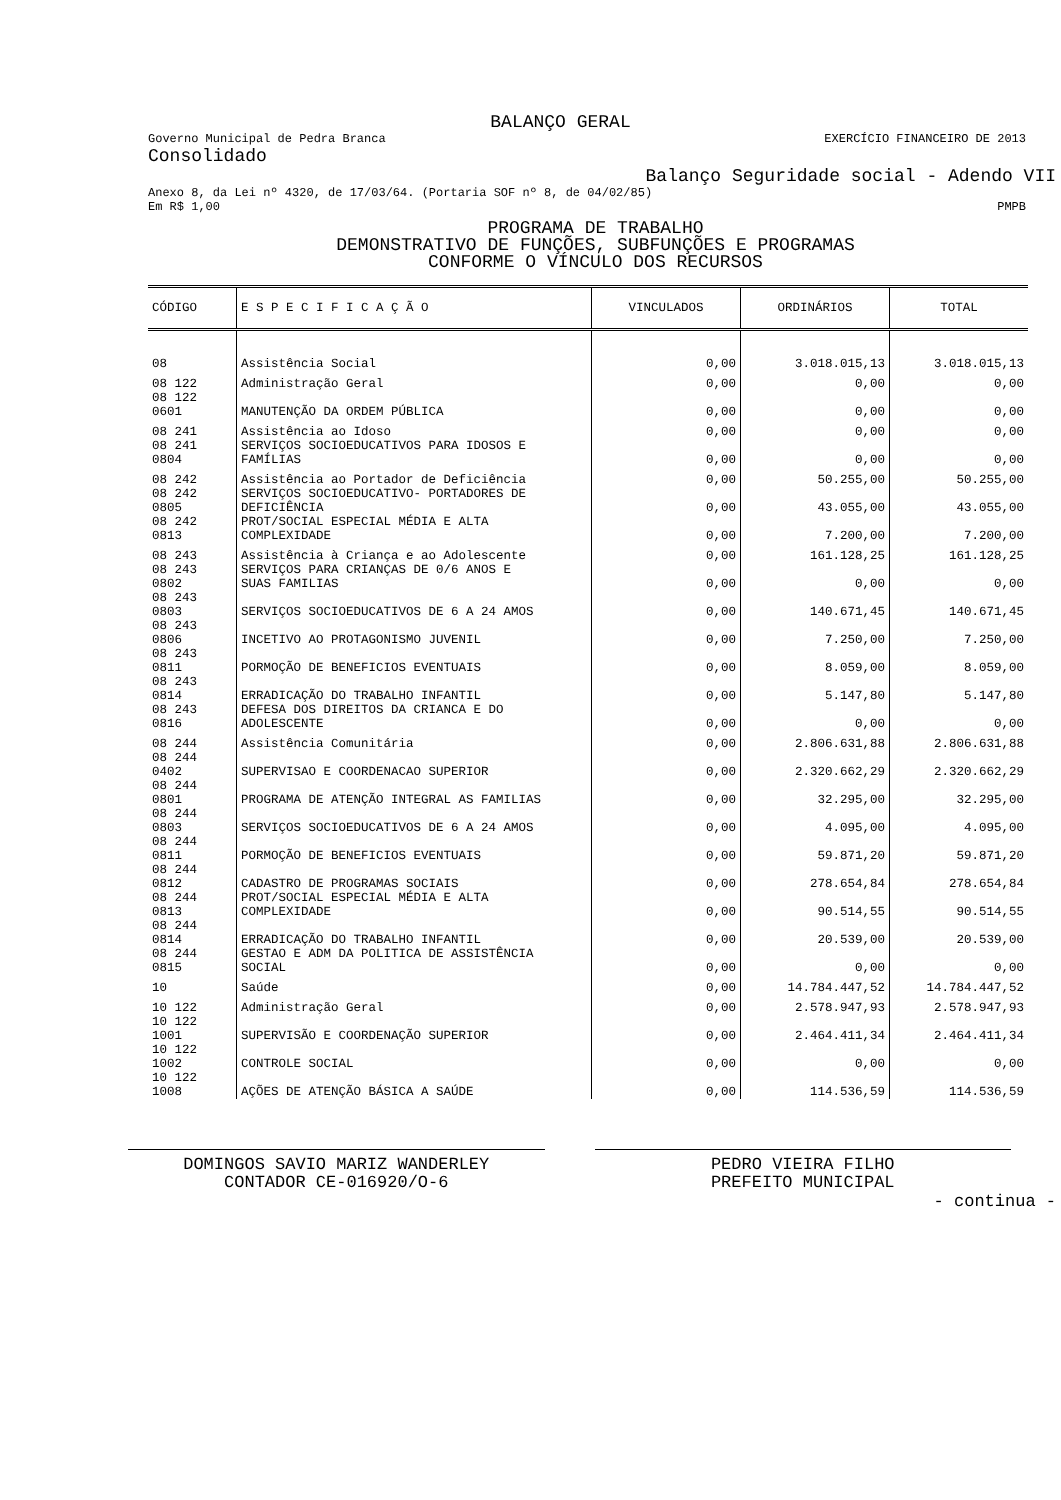BALANÇO GERAL
Governo Municipal de Pedra Branca EXERCÍCIO FINANCEIRO DE 2013
Consolidado
Balanço Seguridade social - Adendo VII
Anexo 8, da Lei nº 4320, de 17/03/64. (Portaria SOF nº 8, de 04/02/85)
Em R$ 1,00 PMPB
PROGRAMA DE TRABALHO
DEMONSTRATIVO DE FUNÇÕES, SUBFUNÇÕES E PROGRAMAS
CONFORME O VÍNCULO DOS RECURSOS
| CÓDIGO | E S P E C I F I C A Ç Ã O | VINCULADOS | ORDINÁRIOS | TOTAL |
| --- | --- | --- | --- | --- |
| 08 | Assistência Social | 0,00 | 3.018.015,13 | 3.018.015,13 |
| 08 122 | Administração Geral | 0,00 | 0,00 | 0,00 |
| 08 122 0601 | MANUTENÇÃO DA ORDEM PÚBLICA | 0,00 | 0,00 | 0,00 |
| 08 241 | Assistência ao Idoso | 0,00 | 0,00 | 0,00 |
| 08 241 0804 | SERVIÇOS SOCIOEDUCATIVOS PARA IDOSOS E FAMÍLIAS | 0,00 | 0,00 | 0,00 |
| 08 242 | Assistência ao Portador de Deficiência | 0,00 | 50.255,00 | 50.255,00 |
| 08 242 0805 | SERVIÇOS SOCIOEDUCATIVO- PORTADORES DE DEFICIÊNCIA | 0,00 | 43.055,00 | 43.055,00 |
| 08 242 0813 | PROT/SOCIAL ESPECIAL MÉDIA E ALTA COMPLEXIDADE | 0,00 | 7.200,00 | 7.200,00 |
| 08 243 | Assistência à Criança e ao Adolescente | 0,00 | 161.128,25 | 161.128,25 |
| 08 243 0802 | SERVIÇOS PARA CRIANÇAS DE 0/6 ANOS E SUAS FAMILIAS | 0,00 | 0,00 | 0,00 |
| 08 243 0803 | SERVIÇOS SOCIOEDUCATIVOS DE 6 A 24 AMOS | 0,00 | 140.671,45 | 140.671,45 |
| 08 243 0806 | INCETIVO AO PROTAGONISMO JUVENIL | 0,00 | 7.250,00 | 7.250,00 |
| 08 243 0811 | PORMOÇÃO DE BENEFICIOS EVENTUAIS | 0,00 | 8.059,00 | 8.059,00 |
| 08 243 0814 | ERRADICAÇÃO DO TRABALHO INFANTIL | 0,00 | 5.147,80 | 5.147,80 |
| 08 243 0816 | DEFESA DOS DIREITOS DA CRIANCA E DO ADOLESCENTE | 0,00 | 0,00 | 0,00 |
| 08 244 | Assistência Comunitária | 0,00 | 2.806.631,88 | 2.806.631,88 |
| 08 244 0402 | SUPERVISAO E COORDENACAO SUPERIOR | 0,00 | 2.320.662,29 | 2.320.662,29 |
| 08 244 0801 | PROGRAMA DE ATENÇÃO INTEGRAL AS FAMILIAS | 0,00 | 32.295,00 | 32.295,00 |
| 08 244 0803 | SERVIÇOS SOCIOEDUCATIVOS DE 6 A 24 AMOS | 0,00 | 4.095,00 | 4.095,00 |
| 08 244 0811 | PORMOÇÃO DE BENEFICIOS EVENTUAIS | 0,00 | 59.871,20 | 59.871,20 |
| 08 244 0812 | CADASTRO DE PROGRAMAS SOCIAIS | 0,00 | 278.654,84 | 278.654,84 |
| 08 244 0813 | PROT/SOCIAL ESPECIAL MÉDIA E ALTA COMPLEXIDADE | 0,00 | 90.514,55 | 90.514,55 |
| 08 244 0814 | ERRADICAÇÃO DO TRABALHO INFANTIL | 0,00 | 20.539,00 | 20.539,00 |
| 08 244 0815 | GESTAO E ADM DA POLITICA DE ASSISTÊNCIA SOCIAL | 0,00 | 0,00 | 0,00 |
| 10 | Saúde | 0,00 | 14.784.447,52 | 14.784.447,52 |
| 10 122 | Administração Geral | 0,00 | 2.578.947,93 | 2.578.947,93 |
| 10 122 1001 | SUPERVISÃO E COORDENAÇÃO SUPERIOR | 0,00 | 2.464.411,34 | 2.464.411,34 |
| 10 122 1002 | CONTROLE SOCIAL | 0,00 | 0,00 | 0,00 |
| 10 122 1008 | AÇÕES DE ATENÇÃO BÁSICA A SAÚDE | 0,00 | 114.536,59 | 114.536,59 |
DOMINGOS SAVIO MARIZ WANDERLEY
CONTADOR CE-016920/O-6
PEDRO VIEIRA FILHO
PREFEITO MUNICIPAL
- continua -